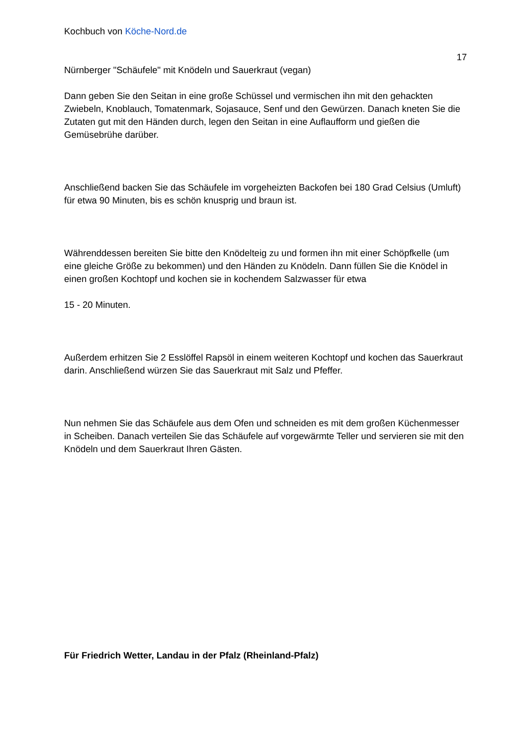Kochbuch von Köche-Nord.de
17
Nürnberger "Schäufele" mit Knödeln und Sauerkraut (vegan)
Dann geben Sie den Seitan in eine große Schüssel und vermischen ihn mit den gehackten Zwiebeln, Knoblauch, Tomatenmark, Sojasauce, Senf und den Gewürzen. Danach kneten Sie die Zutaten gut mit den Händen durch, legen den Seitan in eine Auflaufform und gießen die Gemüsebrühe darüber.
Anschließend backen Sie das Schäufele im vorgeheizten Backofen bei 180 Grad Celsius (Umluft) für etwa 90 Minuten, bis es schön knusprig und braun ist.
Währenddessen bereiten Sie bitte den Knödelteig zu und formen ihn mit einer Schöpfkelle (um eine gleiche Größe zu bekommen) und den Händen zu Knödeln. Dann füllen Sie die Knödel in einen großen Kochtopf und kochen sie in kochendem Salzwasser für etwa
15 - 20 Minuten.
Außerdem erhitzen Sie 2 Esslöffel Rapsöl in einem weiteren Kochtopf und kochen das Sauerkraut darin. Anschließend würzen Sie das Sauerkraut mit Salz und Pfeffer.
Nun nehmen Sie das Schäufele aus dem Ofen und schneiden es mit dem großen Küchenmesser in Scheiben. Danach verteilen Sie das Schäufele auf vorgewärmte Teller und servieren sie mit den Knödeln und dem Sauerkraut Ihren Gästen.
Für Friedrich Wetter, Landau in der Pfalz (Rheinland-Pfalz)